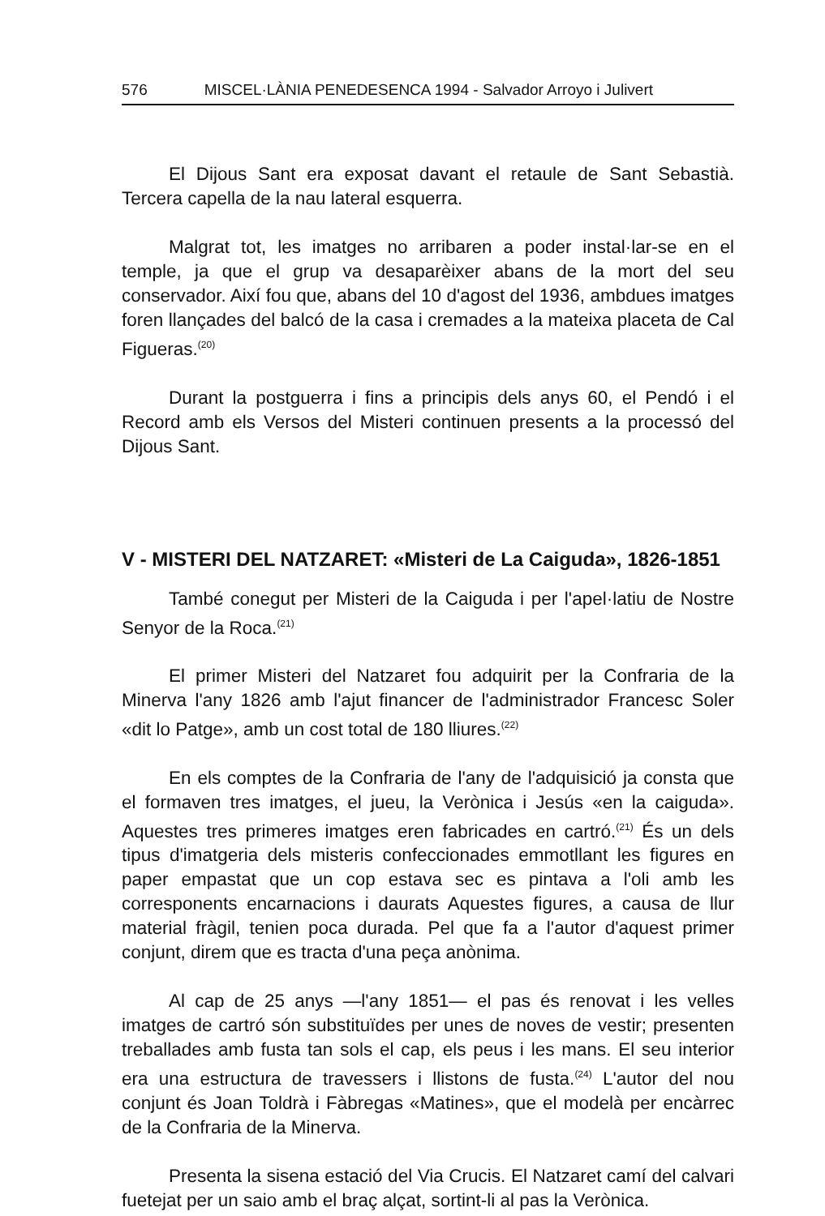576 MISCEL·LÀNIA PENEDESENCA 1994 - Salvador Arroyo i Julivert
El Dijous Sant era exposat davant el retaule de Sant Sebastià. Tercera capella de la nau lateral esquerra.
Malgrat tot, les imatges no arribaren a poder instal·lar-se en el temple, ja que el grup va desaparèixer abans de la mort del seu conservador. Així fou que, abans del 10 d'agost del 1936, ambdues imatges foren llançades del balcó de la casa i cremades a la mateixa placeta de Cal Figueras.<sup>(20)</sup>
Durant la postguerra i fins a principis dels anys 60, el Pendó i el Record amb els Versos del Misteri continuen presents a la processó del Dijous Sant.
V - MISTERI DEL NATZARET: «Misteri de La Caiguda», 1826-1851
També conegut per Misteri de la Caiguda i per l'apel·latiu de Nostre Senyor de la Roca.<sup>(21)</sup>
El primer Misteri del Natzaret fou adquirit per la Confraria de la Minerva l'any 1826 amb l'ajut financer de l'administrador Francesc Soler «dit lo Patge», amb un cost total de 180 lliures.<sup>(22)</sup>
En els comptes de la Confraria de l'any de l'adquisició ja consta que el formaven tres imatges, el jueu, la Verònica i Jesús «en la caiguda». Aquestes tres primeres imatges eren fabricades en cartró.<sup>(21)</sup> És un dels tipus d'imatgeria dels misteris confeccionades emmotllant les figures en paper empastat que un cop estava sec es pintava a l'oli amb les corresponents encarnacions i daurats Aquestes figures, a causa de llur material fràgil, tenien poca durada. Pel que fa a l'autor d'aquest primer conjunt, direm que es tracta d'una peça anònima.
Al cap de 25 anys —l'any 1851— el pas és renovat i les velles imatges de cartró són substituïdes per unes de noves de vestir; presenten treballades amb fusta tan sols el cap, els peus i les mans. El seu interior era una estructura de travessers i llistons de fusta.<sup>(24)</sup> L'autor del nou conjunt és Joan Toldrà i Fàbregas «Matines», que el modelà per encàrrec de la Confraria de la Minerva.
Presenta la sisena estació del Via Crucis. El Natzaret camí del calvari fuetejat per un saio amb el braç alçat, sortint-li al pas la Verònica.